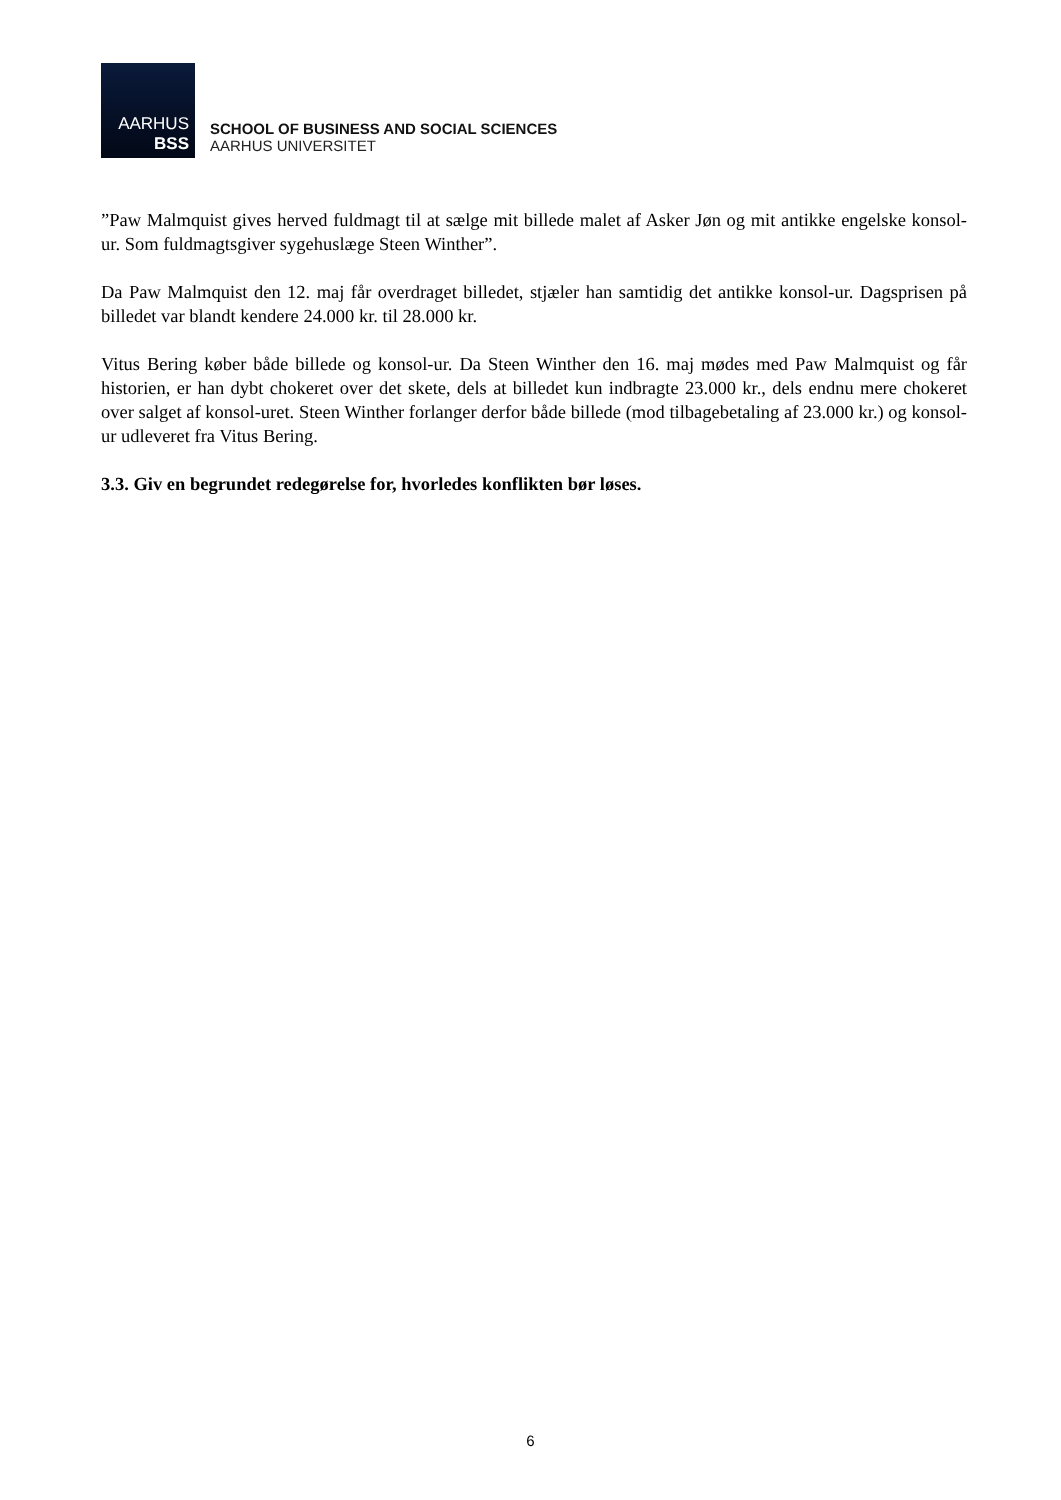AARHUS
BSS
SCHOOL OF BUSINESS AND SOCIAL SCIENCES
AARHUS UNIVERSITET
”Paw Malmquist gives herved fuldmagt til at sælge mit billede malet af Asker Jøn og mit antikke engelske konsol-ur. Som fuldmagtsgiver sygehuslæge Steen Winther”.
Da Paw Malmquist den 12. maj får overdraget billedet, stjæler han samtidig det antikke konsol-ur. Dagsprisen på billedet var blandt kendere 24.000 kr. til 28.000 kr.
Vitus Bering køber både billede og konsol-ur. Da Steen Winther den 16. maj mødes med Paw Malmquist og får historien, er han dybt chokeret over det skete, dels at billedet kun indbragte 23.000 kr., dels endnu mere chokeret over salget af konsol-uret. Steen Winther forlanger derfor både billede (mod tilbagebetaling af 23.000 kr.) og konsol-ur udleveret fra Vitus Bering.
3.3. Giv en begrundet redegørelse for, hvorledes konflikten bør løses.
6